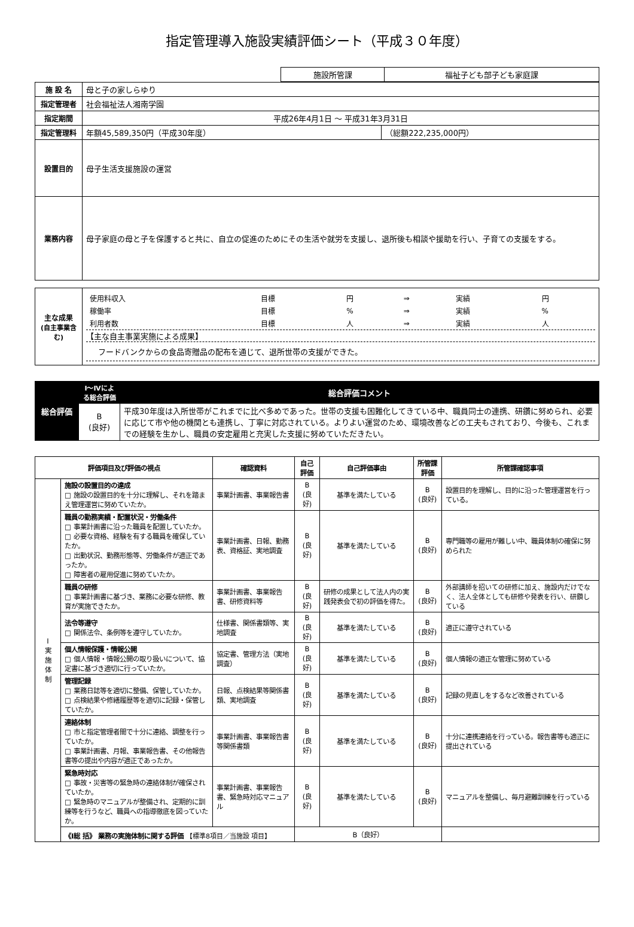指定管理導入施設実績評価シート（平成３０年度）
| 施設所管課 | 福祉子ども部子ども家庭課 |
| 施 設 名 | 母と子の家しらゆり | |
| 指定管理者 | 社会福祉法人湘南学園 | |
| 指定期間 | 平成26年4月1日 ～ 平成31年3月31日 | |
| 指定管理料 | 年額45,589,350円（平成30年度） | （総額222,235,000円） |
| 設置目的 | 母子生活支援施設の運営 | |
| 業務内容 | 母子家庭の母と子を保護すると共に、自立の促進のためにその生活や就労を支援し、退所後も相談や援助を行い、子育ての支援をする。 | |
| 主な成果 (自主事業含む) | / 使用料収入 / 目標 / 円 / ⇒ / 実績 / 円 / / 稼働率 / 目標 / % / ⇒ / 実績 / % / / 利用者数 / 目標 / 人 / ⇒ / 実績 / 人 / 【主な自主事業実施による成果】 フードバンクからの食品寄贈品の配布を通じて、退所世帯の支援ができた。 |
| 総合評価 | Ⅰ～Ⅳによる総合評価 | 総合評価コメント |
| | B (良好) | 平成30年度は入所世帯がこれまでに比べ多めであった。世帯の支援も困難化してきている中、職員同士の連携、研鑽に努められ、必要に応じて市や他の機関とも連携し、丁寧に対応されている。よりよい運営のため、環境改善などの工夫もされており、今後も、これまでの経験を生かし、職員の安定雇用と充実した支援に努めていただきたい。 |
| 評価項目及び評価の視点 | | 確認資料 | 自己評価 | 自己評価事由 | 所管課評価 | 所管課確認事項 |
| --- | --- | --- | --- | --- | --- | --- |
| Ⅰ 実 施 体 制 | 施設の設置目的の達成 □ 施設の設置目的を十分に理解し、それを踏まえ管理運営に努めていたか。 | 事業計画書、事業報告書 | B (良好) | 基準を満たしている | B (良好) | 設置目的を理解し、目的に沿った管理運営を行っている。 |
| | 職員の勤務実績・配置状況・労働条件 □ 事業計画書に沿った職員を配置していたか。 □ 必要な資格、経験を有する職員を確保していたか。 □ 出勤状況、勤務形態等、労働条件が適正であったか。 □ 障害者の雇用促進に努めていたか。 | 事業計画書、日報、勤務表、資格証、実地調査 | B (良好) | 基準を満たしている | B (良好) | 専門職等の雇用が難しい中、職員体制の確保に努められた |
| | 職員の研修 □ 事業計画書に基づき、業務に必要な研修、教育が実施できたか。 | 事業計画書、事業報告書、研修資料等 | B (良好) | 研修の成果として法人内の実践発表会で初の評価を得た。 | B (良好) | 外部講師を招いての研修に加え、施設内だけでなく、法人全体としても研修や発表を行い、研鑽している |
| | 法令等遵守 □ 関係法令、条例等を遵守していたか。 | 仕様書、関係書類等、実地調査 | B (良好) | 基準を満たしている | B (良好) | 適正に遵守されている |
| | 個人情報保護・情報公開 □ 個人情報・情報公開の取り扱いについて、協定書に基づき適切に行っていたか。 | 協定書、管理方法（実地調査） | B (良好) | 基準を満たしている | B (良好) | 個人情報の適正な管理に努めている |
| | 管理記録 □ 業務日誌等を適切に整備、保管していたか。 □ 点検結果や修繕履歴等を適切に記録・保管していたか。 | 日報、点検結果等関係書類、実地調査 | B (良好) | 基準を満たしている | B (良好) | 記録の見直しをするなど改善されている |
| | 連絡体制 □ 市と指定管理者間で十分に連絡、調整を行っていたか。 □ 事業計画書、月報、事業報告書、その他報告書等の提出や内容が適正であったか。 | 事業計画書、事業報告書等関係書類 | B (良好) | 基準を満たしている | B (良好) | 十分に連携連絡を行っている。報告書等も適正に提出されている |
| | 緊急時対応 □ 事故・災害等の緊急時の連絡体制が確保されていたか。 □ 緊急時のマニュアルが整備され、定期的に訓練等を行うなど、職員への指導徹底を図っていたか。 | 事業計画書、事業報告書、緊急時対応マニュアル | B (良好) | 基準を満たしている | B (良好) | マニュアルを整備し、毎月避難訓練を行っている |
| | 《Ⅰ総 括》 業務の実施体制に関する評価 【標準8項目／当施設 項目】 | | B（良好） | | | |